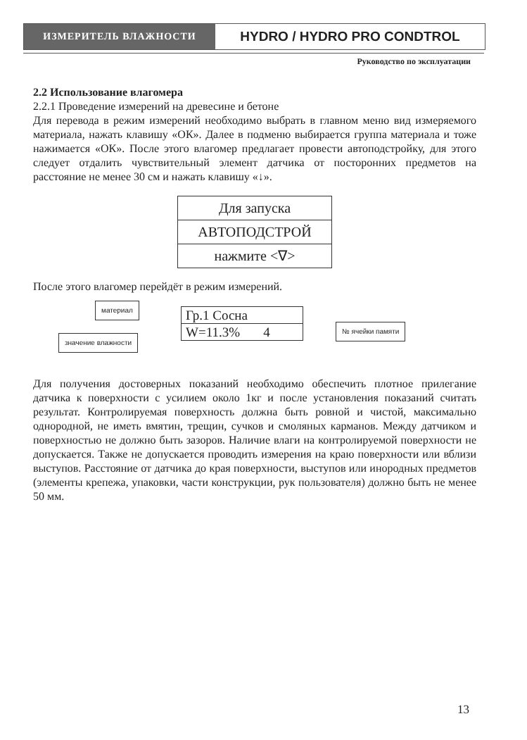ИЗМЕРИТЕЛЬ ВЛАЖНОСТИ
HYDRO / HYDRO PRO CONDTROL
Руководство по эксплуатации
2.2 Использование влагомера
2.2.1 Проведение измерений на древесине и бетоне
Для перевода в режим измерений необходимо выбрать в главном меню вид измеряемого материала, нажать клавишу «ОК». Далее в подменю выбирается группа материала и тоже нажимается «ОК». После этого влагомер предлагает провести автоподстройку, для этого следует отдалить чувствительный элемент датчика от посторонних предметов на расстояние не менее 30 см и нажать клавишу «↓».
Для запуска
АВТОПОДСТРОЙ
нажмите <∇>
После этого влагомер перейдёт в режим измерений.
материал
Гр.1 Сосна
W=11.3% 4
№ ячейки памяти
значение влажности
Для получения достоверных показаний необходимо обеспечить плотное прилегание датчика к поверхности с усилием около 1кг и после установления показаний считать результат. Контролируемая поверхность должна быть ровной и чистой, максимально однородной, не иметь вмятин, трещин, сучков и смоляных карманов. Между датчиком и поверхностью не должно быть зазоров. Наличие влаги на контролируемой поверхности не допускается. Также не допускается проводить измерения на краю поверхности или вблизи выступов. Расстояние от датчика до края поверхности, выступов или инородных предметов (элементы крепежа, упаковки, части конструкции, рук пользователя) должно быть не менее 50 мм.
13